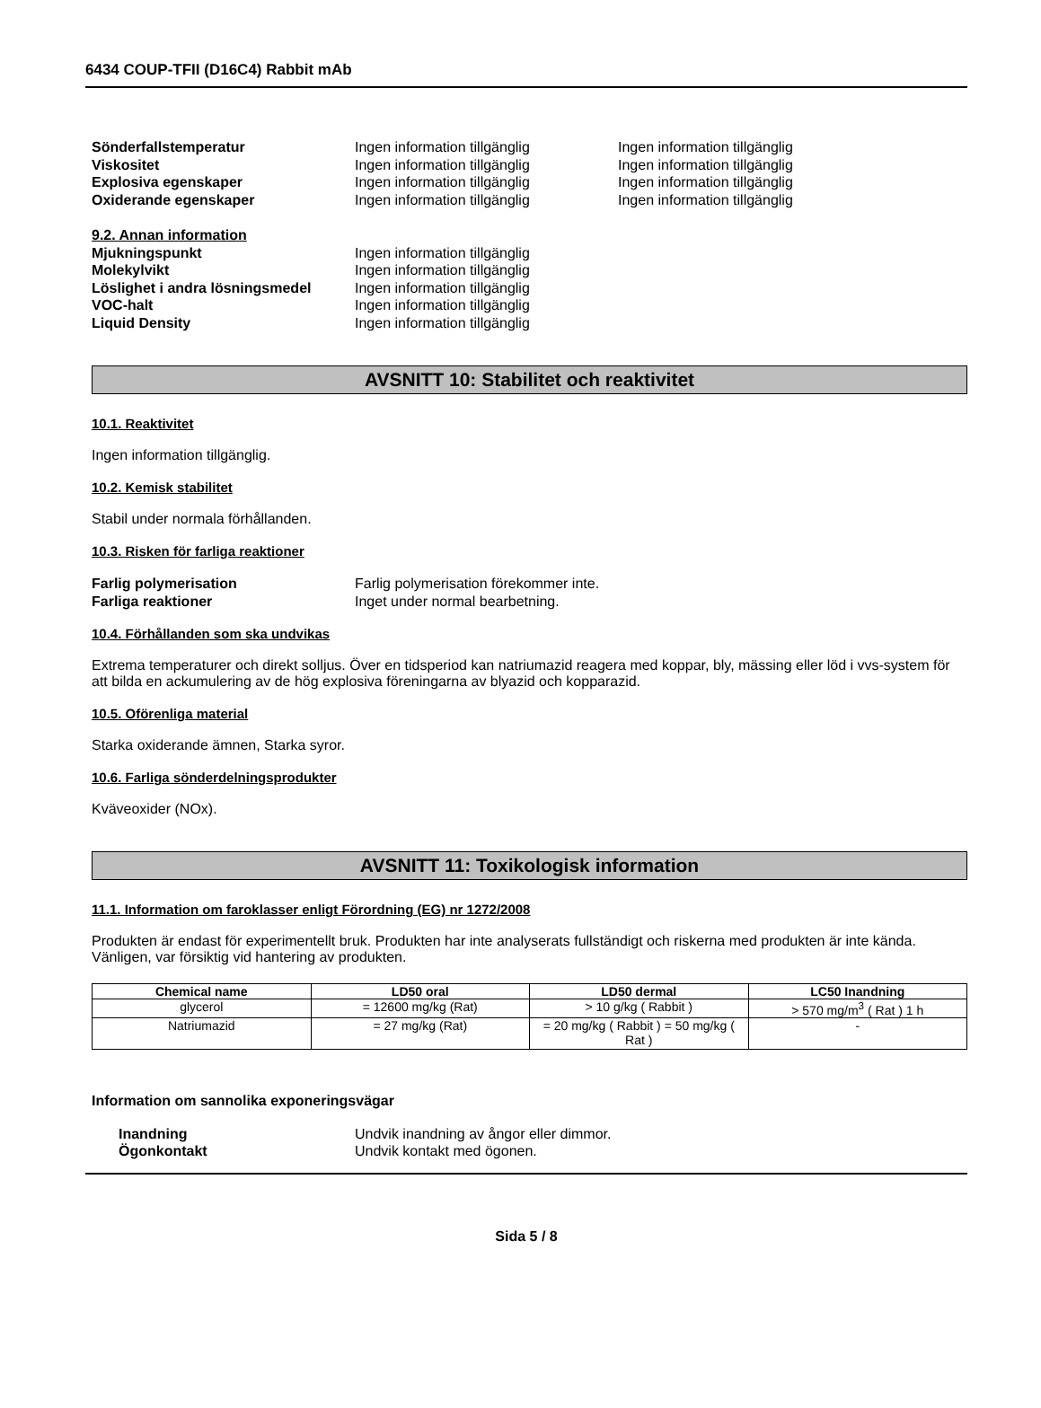6434 COUP-TFII (D16C4) Rabbit mAb
Sönderfallstemperatur Ingen information tillgänglig Ingen information tillgänglig
Viskositet Ingen information tillgänglig Ingen information tillgänglig
Explosiva egenskaper Ingen information tillgänglig Ingen information tillgänglig
Oxiderande egenskaper Ingen information tillgänglig Ingen information tillgänglig
9.2. Annan information
Mjukningspunkt Ingen information tillgänglig
Molekylvikt Ingen information tillgänglig
Löslighet i andra lösningsmedel Ingen information tillgänglig
VOC-halt Ingen information tillgänglig
Liquid Density Ingen information tillgänglig
AVSNITT 10: Stabilitet och reaktivitet
10.1. Reaktivitet
Ingen information tillgänglig.
10.2. Kemisk stabilitet
Stabil under normala förhållanden.
10.3. Risken för farliga reaktioner
Farlig polymerisation Farlig polymerisation förekommer inte.
Farliga reaktioner Inget under normal bearbetning.
10.4. Förhållanden som ska undvikas
Extrema temperaturer och direkt solljus. Över en tidsperiod kan natriumazid reagera med koppar, bly, mässing eller löd i vvs-system för att bilda en ackumulering av de hög explosiva föreningarna av blyazid och kopparazid.
10.5. Oförenliga material
Starka oxiderande ämnen, Starka syror.
10.6. Farliga sönderdelningsprodukter
Kväveoxider (NOx).
AVSNITT 11: Toxikologisk information
11.1. Information om faroklasser enligt Förordning (EG) nr 1272/2008
Produkten är endast för experimentellt bruk. Produkten har inte analyserats fullständigt och riskerna med produkten är inte kända. Vänligen, var försiktig vid hantering av produkten.
| Chemical name | LD50 oral | LD50 dermal | LC50 Inandning |
| --- | --- | --- | --- |
| glycerol | = 12600 mg/kg (Rat) | > 10 g/kg ( Rabbit ) | > 570 mg/m<sup>3</sup> ( Rat ) 1 h |
| Natriumazid | = 27 mg/kg (Rat) | = 20 mg/kg ( Rabbit ) = 50 mg/kg ( Rat ) | - |
Information om sannolika exponeringsvägar
Inandning Undvik inandning av ångor eller dimmor.
Ögonkontakt Undvik kontakt med ögonen.
Sida 5 / 8